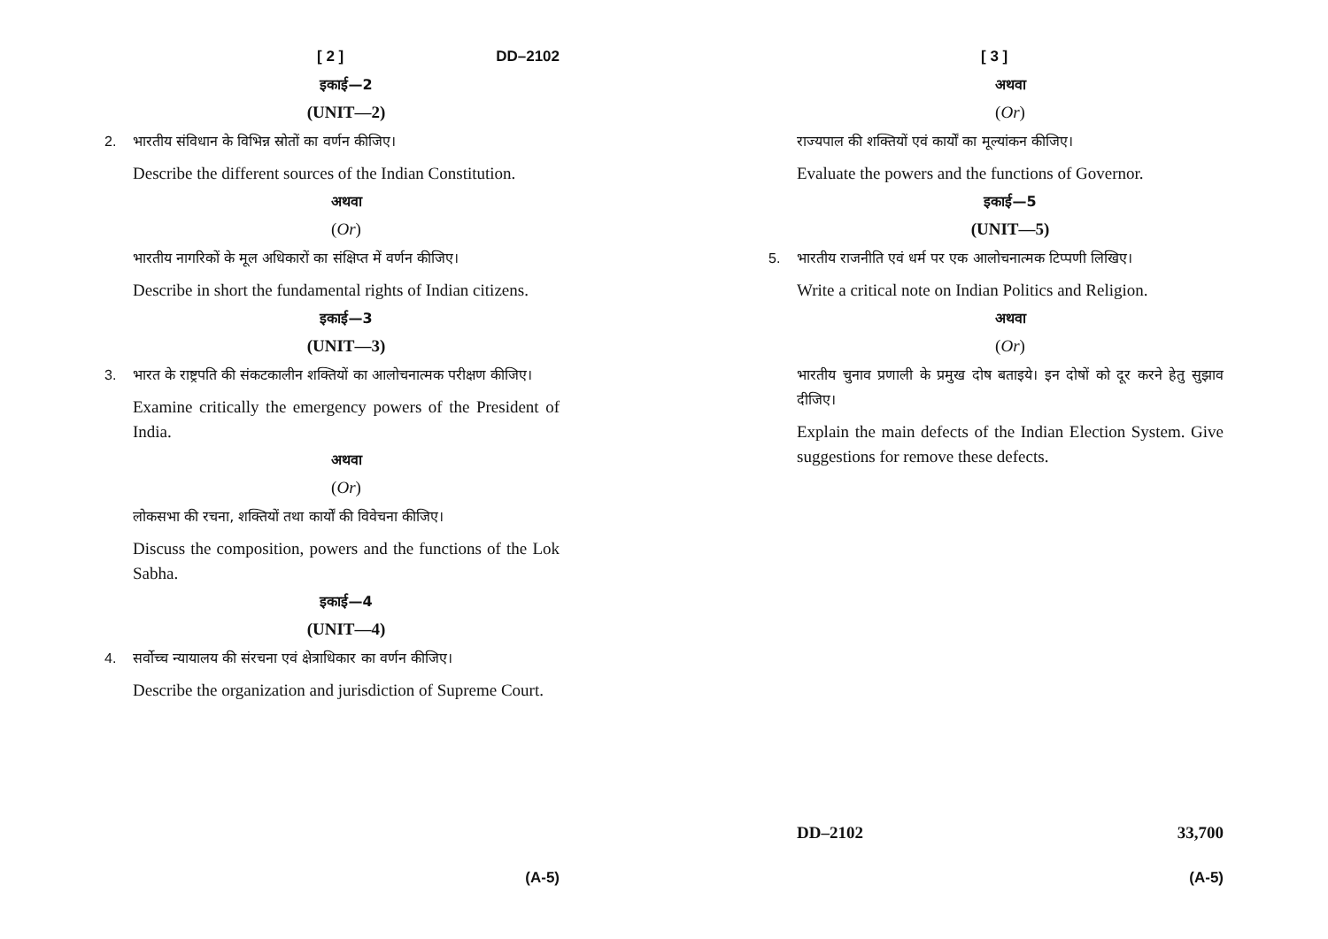[ 2 ] DD–2102
इकाई—2
(UNIT—2)
2. भारतीय संविधान के विभिन्न स्रोतों का वर्णन कीजिए।
Describe the different sources of the Indian Constitution.
अथवा
(Or)
भारतीय नागरिकों के मूल अधिकारों का संक्षिप्त में वर्णन कीजिए।
Describe in short the fundamental rights of Indian citizens.
इकाई—3
(UNIT—3)
3. भारत के राष्ट्रपति की संकटकालीन शक्तियों का आलोचनात्मक परीक्षण कीजिए।
Examine critically the emergency powers of the President of India.
अथवा
(Or)
लोकसभा की रचना, शक्तियों तथा कार्यों की विवेचना कीजिए।
Discuss the composition, powers and the functions of the Lok Sabha.
इकाई—4
(UNIT—4)
4. सर्वोच्च न्यायालय की संरचना एवं क्षेत्राधिकार का वर्णन कीजिए।
Describe the organization and jurisdiction of Supreme Court.
(A-5)
[ 3 ]
अथवा
(Or)
राज्यपाल की शक्तियों एवं कार्यों का मूल्यांकन कीजिए।
Evaluate the powers and the functions of Governor.
इकाई—5
(UNIT—5)
5. भारतीय राजनीति एवं धर्म पर एक आलोचनात्मक टिप्पणी लिखिए।
Write a critical note on Indian Politics and Religion.
अथवा
(Or)
भारतीय चुनाव प्रणाली के प्रमुख दोष बताइये। इन दोषों को दूर करने हेतु सुझाव दीजिए।
Explain the main defects of the Indian Election System. Give suggestions for remove these defects.
DD–2102 33,700
(A-5)